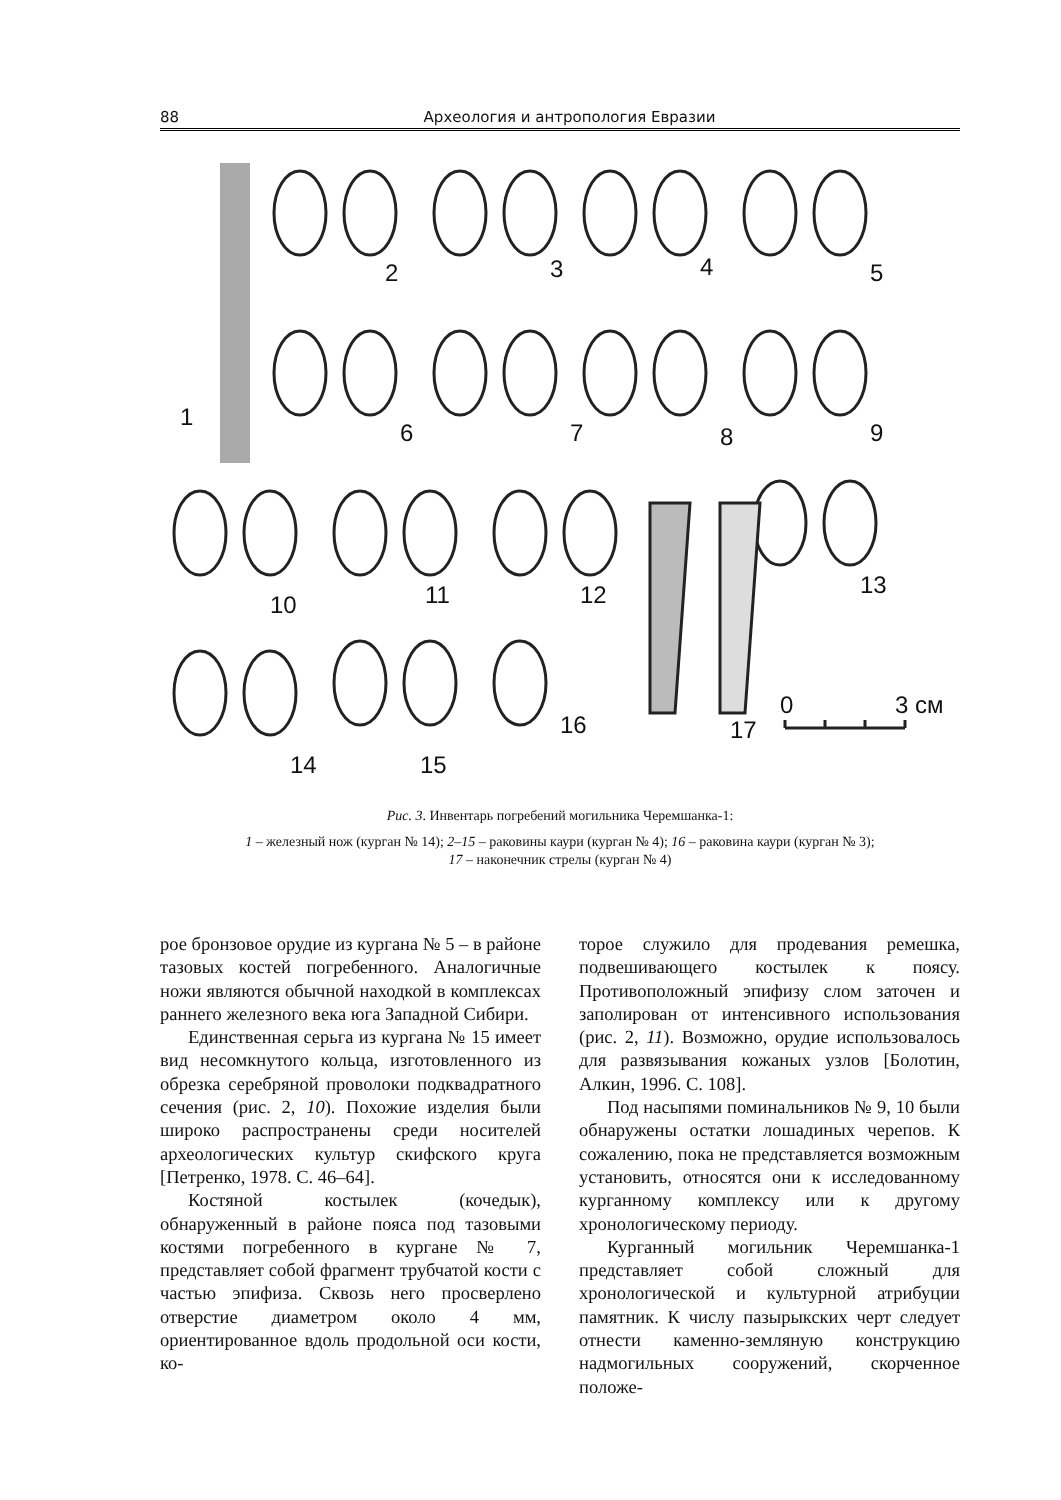88 Археология и антропология Евразии
1
2
3
4
5
6
7
8
9
10
11
12
13
14
15
16
17
0
3 см
Рис. 3. Инвентарь погребений могильника Черемшанка-1:
1 – железный нож (курган № 14); 2–15 – раковины каури (курган № 4); 16 – раковина каури (курган № 3);
17 – наконечник стрелы (курган № 4)
рое бронзовое орудие из кургана № 5 – в районе тазовых костей погребенного. Аналогичные ножи являются обычной находкой в комплексах раннего железного века юга Западной Сибири.
Единственная серьга из кургана № 15 имеет вид несомкнутого кольца, изготовленного из обрезка серебряной проволоки подквадратного сечения (рис. 2, 10). Похожие изделия были широко распространены среди носителей археологических культур скифского круга [Петренко, 1978. С. 46–64].
Костяной костылек (кочедык), обнаруженный в районе пояса под тазовыми костями погребенного в кургане № 7, представляет собой фрагмент трубчатой кости с частью эпифиза. Сквозь него просверлено отверстие диаметром около 4 мм, ориентированное вдоль продольной оси кости, ко-
торое служило для продевания ремешка, подвешивающего костылек к поясу. Противоположный эпифизу слом заточен и заполирован от интенсивного использования (рис. 2, 11). Возможно, орудие использовалось для развязывания кожаных узлов [Болотин, Алкин, 1996. С. 108].
Под насыпями поминальников № 9, 10 были обнаружены остатки лошадиных черепов. К сожалению, пока не представляется возможным установить, относятся они к исследованному курганному комплексу или к другому хронологическому периоду.
Курганный могильник Черемшанка-1 представляет собой сложный для хронологической и культурной атрибуции памятник. К числу пазырыкских черт следует отнести каменно-земляную конструкцию надмогильных сооружений, скорченное положе-